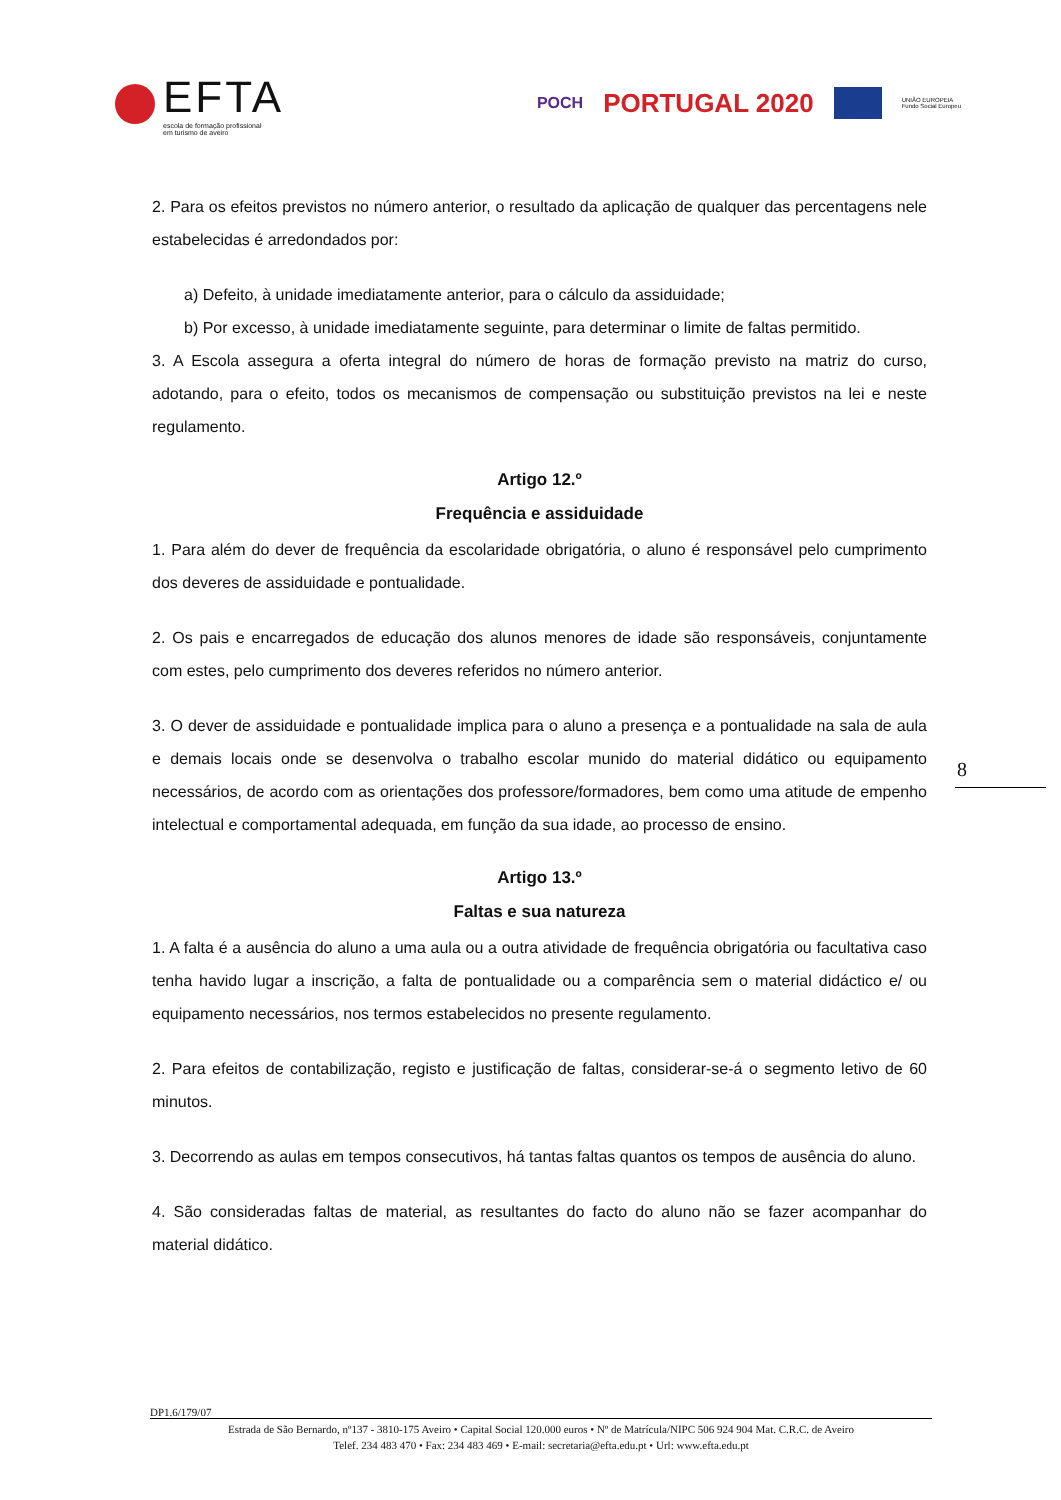EFTA
escola de formação profissional
em turismo de aveiro
POCH PORTUGAL 2020
UNIÃO EUROPEIA
Fundo Social Europeu
2. Para os efeitos previstos no número anterior, o resultado da aplicação de qualquer das percentagens nele estabelecidas é arredondados por:
a) Defeito, à unidade imediatamente anterior, para o cálculo da assiduidade;
b) Por excesso, à unidade imediatamente seguinte, para determinar o limite de faltas permitido.
3. A Escola assegura a oferta integral do número de horas de formação previsto na matriz do curso, adotando, para o efeito, todos os mecanismos de compensação ou substituição previstos na lei e neste regulamento.
Artigo 12.º
Frequência e assiduidade
1. Para além do dever de frequência da escolaridade obrigatória, o aluno é responsável pelo cumprimento dos deveres de assiduidade e pontualidade.
2. Os pais e encarregados de educação dos alunos menores de idade são responsáveis, conjuntamente com estes, pelo cumprimento dos deveres referidos no número anterior.
3. O dever de assiduidade e pontualidade implica para o aluno a presença e a pontualidade na sala de aula e demais locais onde se desenvolva o trabalho escolar munido do material didático ou equipamento necessários, de acordo com as orientações dos professore/formadores, bem como uma atitude de empenho intelectual e comportamental adequada, em função da sua idade, ao processo de ensino.
Artigo 13.º
Faltas e sua natureza
1. A falta é a ausência do aluno a uma aula ou a outra atividade de frequência obrigatória ou facultativa caso tenha havido lugar a inscrição, a falta de pontualidade ou a comparência sem o material didáctico e/ ou equipamento necessários, nos termos estabelecidos no presente regulamento.
2. Para efeitos de contabilização, registo e justificação de faltas, considerar-se-á o segmento letivo de 60 minutos.
3. Decorrendo as aulas em tempos consecutivos, há tantas faltas quantos os tempos de ausência do aluno.
4. São consideradas faltas de material, as resultantes do facto do aluno não se fazer acompanhar do material didático.
8
DP1.6/179/07
Estrada de São Bernardo, nº137 - 3810-175 Aveiro • Capital Social 120.000 euros • Nº de Matrícula/NIPC 506 924 904 Mat. C.R.C. de Aveiro
Telef. 234 483 470 • Fax: 234 483 469 • E-mail: secretaria@efta.edu.pt • Url: www.efta.edu.pt